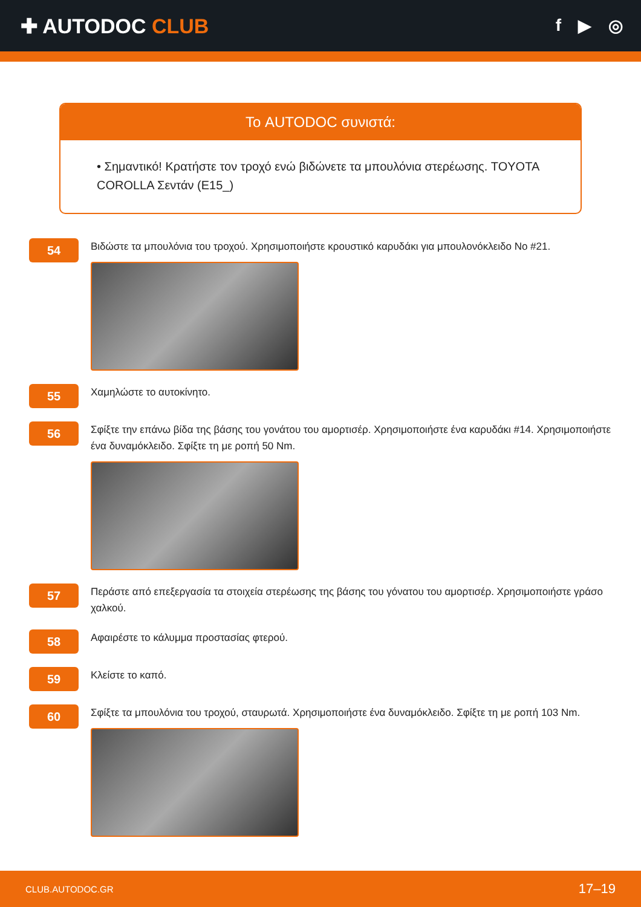✚ AUTODOC CLUB
f ▶ ◎
Το AUTODOC συνιστά:
• Σημαντικό! Κρατήστε τον τροχό ενώ βιδώνετε τα μπουλόνια στερέωσης. TOYOTA COROLLA Σεντάν (E15_)
54
Βιδώστε τα μπουλόνια του τροχού. Χρησιμοποιήστε κρουστικό καρυδάκι για μπουλονόκλειδο No #21.
55
Χαμηλώστε το αυτοκίνητο.
56
Σφίξτε την επάνω βίδα της βάσης του γονάτου του αμορτισέρ. Χρησιμοποιήστε ένα καρυδάκι #14. Χρησιμοποιήστε ένα δυναμόκλειδο. Σφίξτε τη με ροπή 50 Nm.
57
Περάστε από επεξεργασία τα στοιχεία στερέωσης της βάσης του γόνατου του αμορτισέρ. Χρησιμοποιήστε γράσο χαλκού.
58
Αφαιρέστε το κάλυμμα προστασίας φτερού.
59
Κλείστε το καπό.
60
Σφίξτε τα μπουλόνια του τροχού, σταυρωτά. Χρησιμοποιήστε ένα δυναμόκλειδο. Σφίξτε τη με ροπή 103 Nm.
CLUB.AUTODOC.GR 17–19